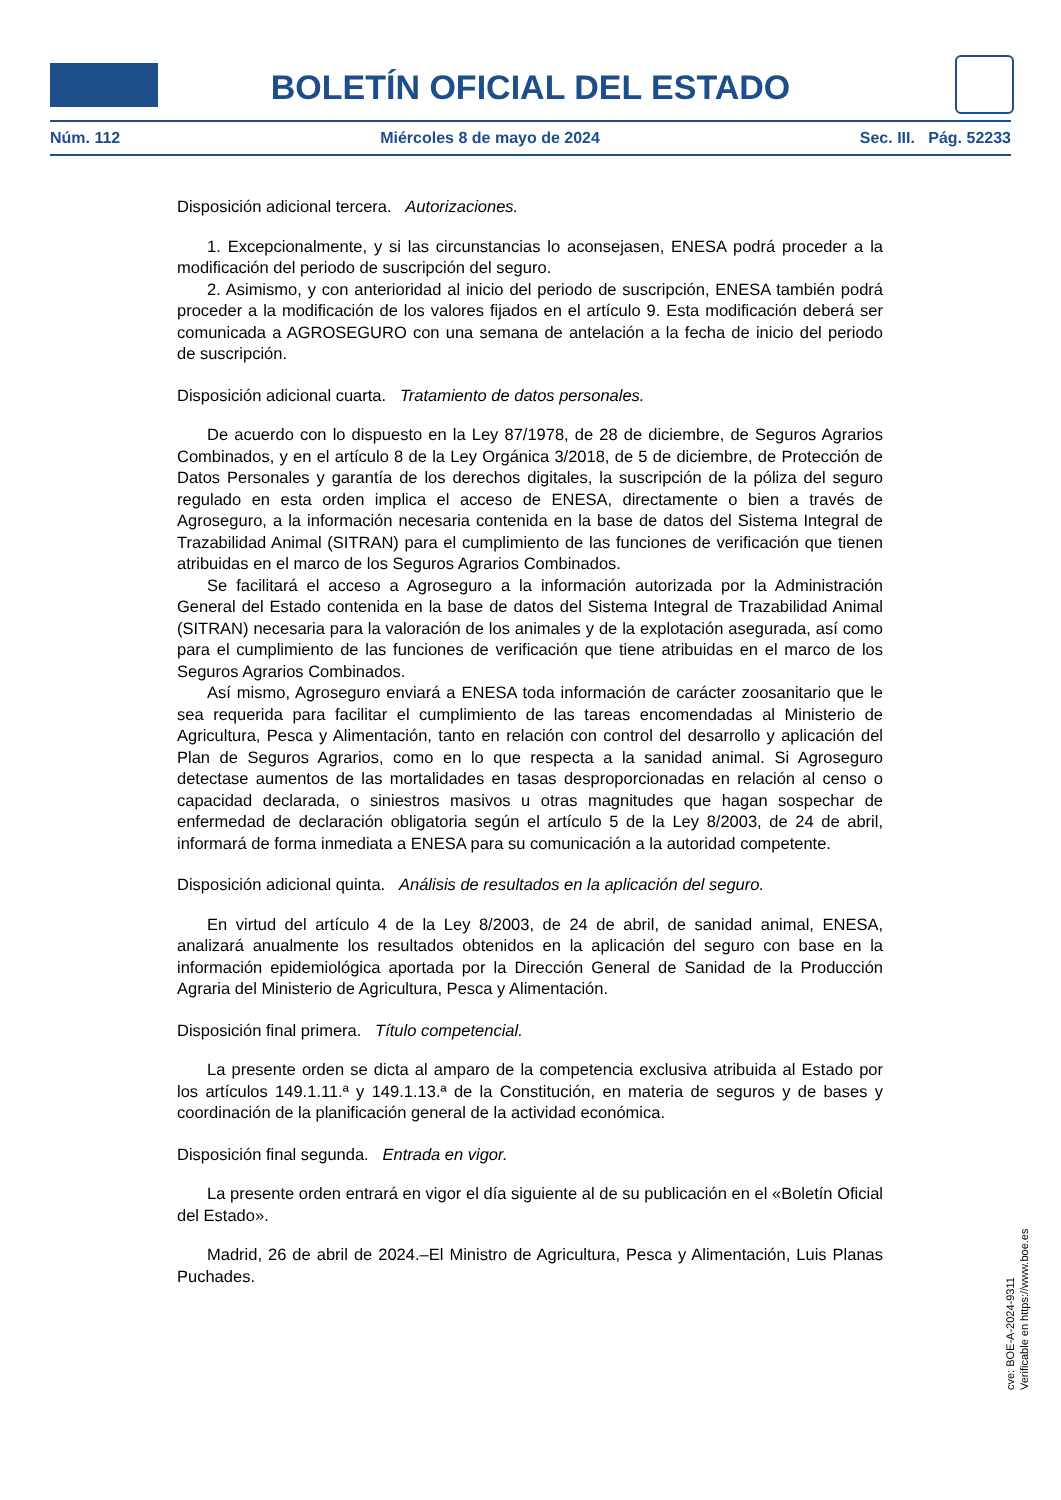BOLETÍN OFICIAL DEL ESTADO
Núm. 112 Miércoles 8 de mayo de 2024 Sec. III. Pág. 52233
Disposición adicional tercera. Autorizaciones.
1. Excepcionalmente, y si las circunstancias lo aconsejasen, ENESA podrá proceder a la modificación del periodo de suscripción del seguro.
2. Asimismo, y con anterioridad al inicio del periodo de suscripción, ENESA también podrá proceder a la modificación de los valores fijados en el artículo 9. Esta modificación deberá ser comunicada a AGROSEGURO con una semana de antelación a la fecha de inicio del periodo de suscripción.
Disposición adicional cuarta. Tratamiento de datos personales.
De acuerdo con lo dispuesto en la Ley 87/1978, de 28 de diciembre, de Seguros Agrarios Combinados, y en el artículo 8 de la Ley Orgánica 3/2018, de 5 de diciembre, de Protección de Datos Personales y garantía de los derechos digitales, la suscripción de la póliza del seguro regulado en esta orden implica el acceso de ENESA, directamente o bien a través de Agroseguro, a la información necesaria contenida en la base de datos del Sistema Integral de Trazabilidad Animal (SITRAN) para el cumplimiento de las funciones de verificación que tienen atribuidas en el marco de los Seguros Agrarios Combinados.
Se facilitará el acceso a Agroseguro a la información autorizada por la Administración General del Estado contenida en la base de datos del Sistema Integral de Trazabilidad Animal (SITRAN) necesaria para la valoración de los animales y de la explotación asegurada, así como para el cumplimiento de las funciones de verificación que tiene atribuidas en el marco de los Seguros Agrarios Combinados.
Así mismo, Agroseguro enviará a ENESA toda información de carácter zoosanitario que le sea requerida para facilitar el cumplimiento de las tareas encomendadas al Ministerio de Agricultura, Pesca y Alimentación, tanto en relación con control del desarrollo y aplicación del Plan de Seguros Agrarios, como en lo que respecta a la sanidad animal. Si Agroseguro detectase aumentos de las mortalidades en tasas desproporcionadas en relación al censo o capacidad declarada, o siniestros masivos u otras magnitudes que hagan sospechar de enfermedad de declaración obligatoria según el artículo 5 de la Ley 8/2003, de 24 de abril, informará de forma inmediata a ENESA para su comunicación a la autoridad competente.
Disposición adicional quinta. Análisis de resultados en la aplicación del seguro.
En virtud del artículo 4 de la Ley 8/2003, de 24 de abril, de sanidad animal, ENESA, analizará anualmente los resultados obtenidos en la aplicación del seguro con base en la información epidemiológica aportada por la Dirección General de Sanidad de la Producción Agraria del Ministerio de Agricultura, Pesca y Alimentación.
Disposición final primera. Título competencial.
La presente orden se dicta al amparo de la competencia exclusiva atribuida al Estado por los artículos 149.1.11.ª y 149.1.13.ª de la Constitución, en materia de seguros y de bases y coordinación de la planificación general de la actividad económica.
Disposición final segunda. Entrada en vigor.
La presente orden entrará en vigor el día siguiente al de su publicación en el «Boletín Oficial del Estado».
Madrid, 26 de abril de 2024.–El Ministro de Agricultura, Pesca y Alimentación, Luis Planas Puchades.
cve: BOE-A-2024-9311
Verificable en https://www.boe.es